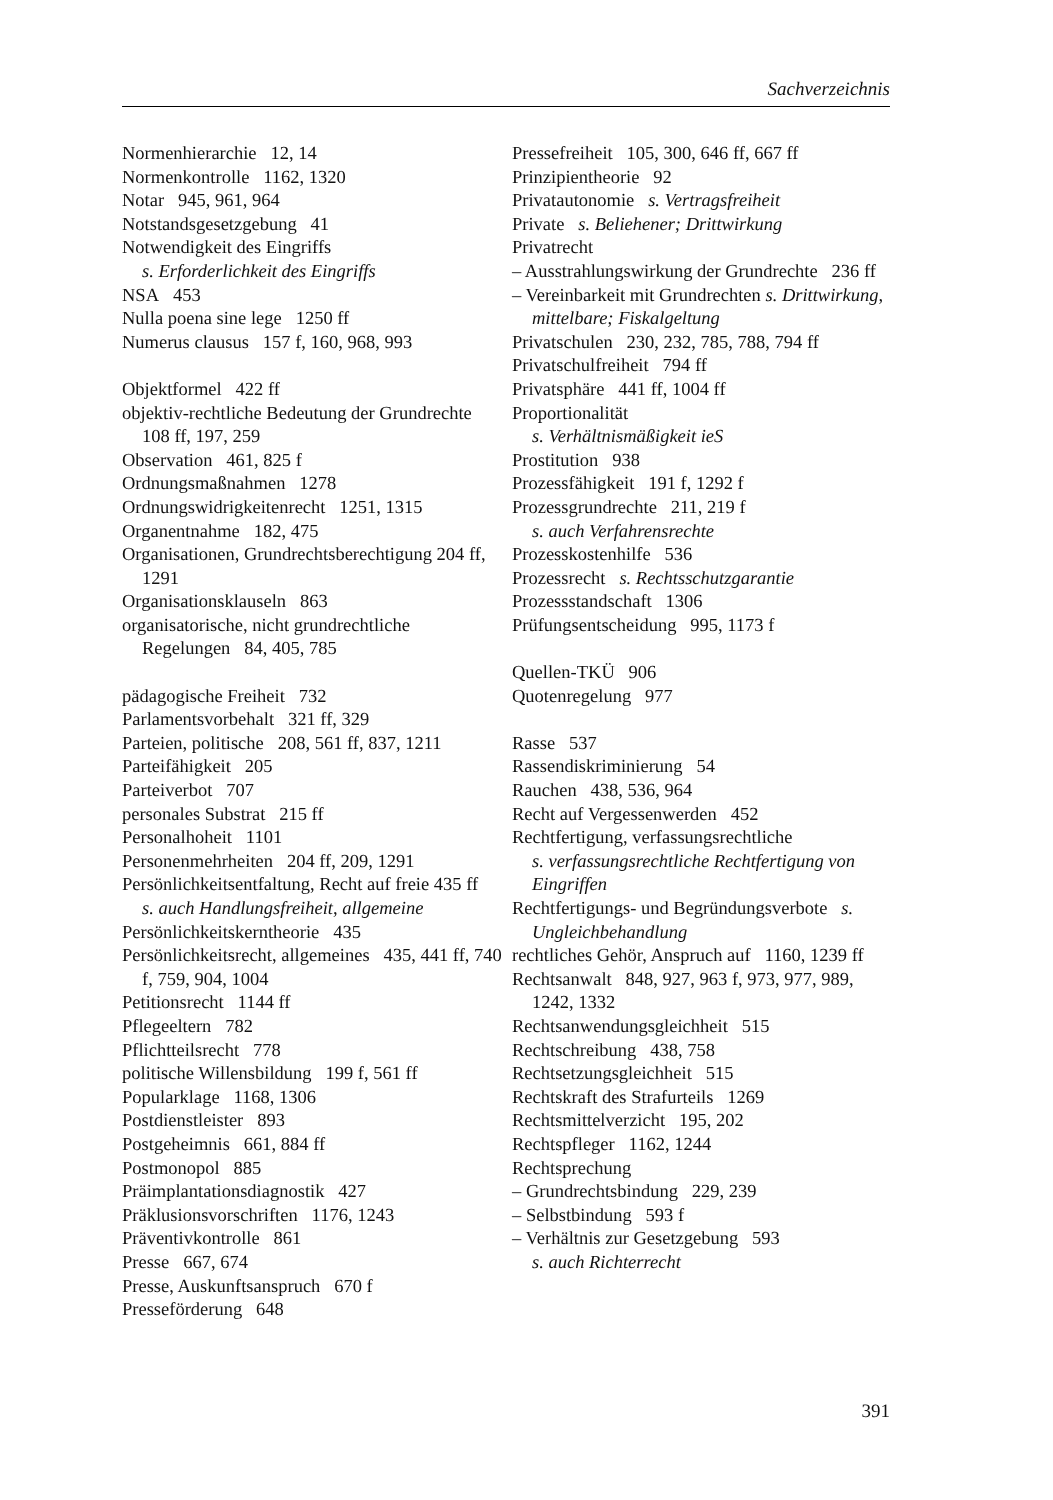Sachverzeichnis
Normenhierarchie 12, 14
Normenkontrolle 1162, 1320
Notar 945, 961, 964
Notstandsgesetzgebung 41
Notwendigkeit des Eingriffs
s. Erforderlichkeit des Eingriffs
NSA 453
Nulla poena sine lege 1250 ff
Numerus clausus 157 f, 160, 968, 993
Objektformel 422 ff
objektiv-rechtliche Bedeutung der Grundrechte 108 ff, 197, 259
Observation 461, 825 f
Ordnungsmaßnahmen 1278
Ordnungswidrigkeitenrecht 1251, 1315
Organentnahme 182, 475
Organisationen, Grundrechtsberechtigung 204 ff, 1291
Organisationsklauseln 863
organisatorische, nicht grundrechtliche Regelungen 84, 405, 785
pädagogische Freiheit 732
Parlamentsvorbehalt 321 ff, 329
Parteien, politische 208, 561 ff, 837, 1211
Parteifähigkeit 205
Parteiverbot 707
personales Substrat 215 ff
Personalhoheit 1101
Personenmehrheiten 204 ff, 209, 1291
Persönlichkeitsentfaltung, Recht auf freie 435 ff
s. auch Handlungsfreiheit, allgemeine
Persönlichkeitskerntheorie 435
Persönlichkeitsrecht, allgemeines 435, 441 ff, 740 f, 759, 904, 1004
Petitionsrecht 1144 ff
Pflegeeltern 782
Pflichtteilsrecht 778
politische Willensbildung 199 f, 561 ff
Popularklage 1168, 1306
Postdienstleister 893
Postgeheimnis 661, 884 ff
Postmonopol 885
Präimplantationsdiagnostik 427
Präklusionsvorschriften 1176, 1243
Präventivkontrolle 861
Presse 667, 674
Presse, Auskunftsanspruch 670 f
Presseförderung 648
Pressefreiheit 105, 300, 646 ff, 667 ff
Prinzipientheorie 92
Privatautonomie s. Vertragsfreiheit
Private s. Beliehener; Drittwirkung
Privatrecht
– Ausstrahlungswirkung der Grundrechte 236 ff
– Vereinbarkeit mit Grundrechten s. Drittwirkung, mittelbare; Fiskalgeltung
Privatschulen 230, 232, 785, 788, 794 ff
Privatschulfreiheit 794 ff
Privatsphäre 441 ff, 1004 ff
Proportionalität
s. Verhältnismäßigkeit ieS
Prostitution 938
Prozessfähigkeit 191 f, 1292 f
Prozessgrundrechte 211, 219 f
s. auch Verfahrensrechte
Prozesskostenhilfe 536
Prozessrecht s. Rechtsschutzgarantie
Prozessstandschaft 1306
Prüfungsentscheidung 995, 1173 f
Quellen-TKÜ 906
Quotenregelung 977
Rasse 537
Rassendiskriminierung 54
Rauchen 438, 536, 964
Recht auf Vergessenwerden 452
Rechtfertigung, verfassungsrechtliche
s. verfassungsrechtliche Rechtfertigung von Eingriffen
Rechtfertigungs- und Begründungsverbote s. Ungleichbehandlung
rechtliches Gehör, Anspruch auf 1160, 1239 ff
Rechtsanwalt 848, 927, 963 f, 973, 977, 989, 1242, 1332
Rechtsanwendungsgleichheit 515
Rechtschreibung 438, 758
Rechtsetzungsgleichheit 515
Rechtskraft des Strafurteils 1269
Rechtsmittelverzicht 195, 202
Rechtspfleger 1162, 1244
Rechtsprechung
– Grundrechtsbindung 229, 239
– Selbstbindung 593 f
– Verhältnis zur Gesetzgebung 593
s. auch Richterrecht
391